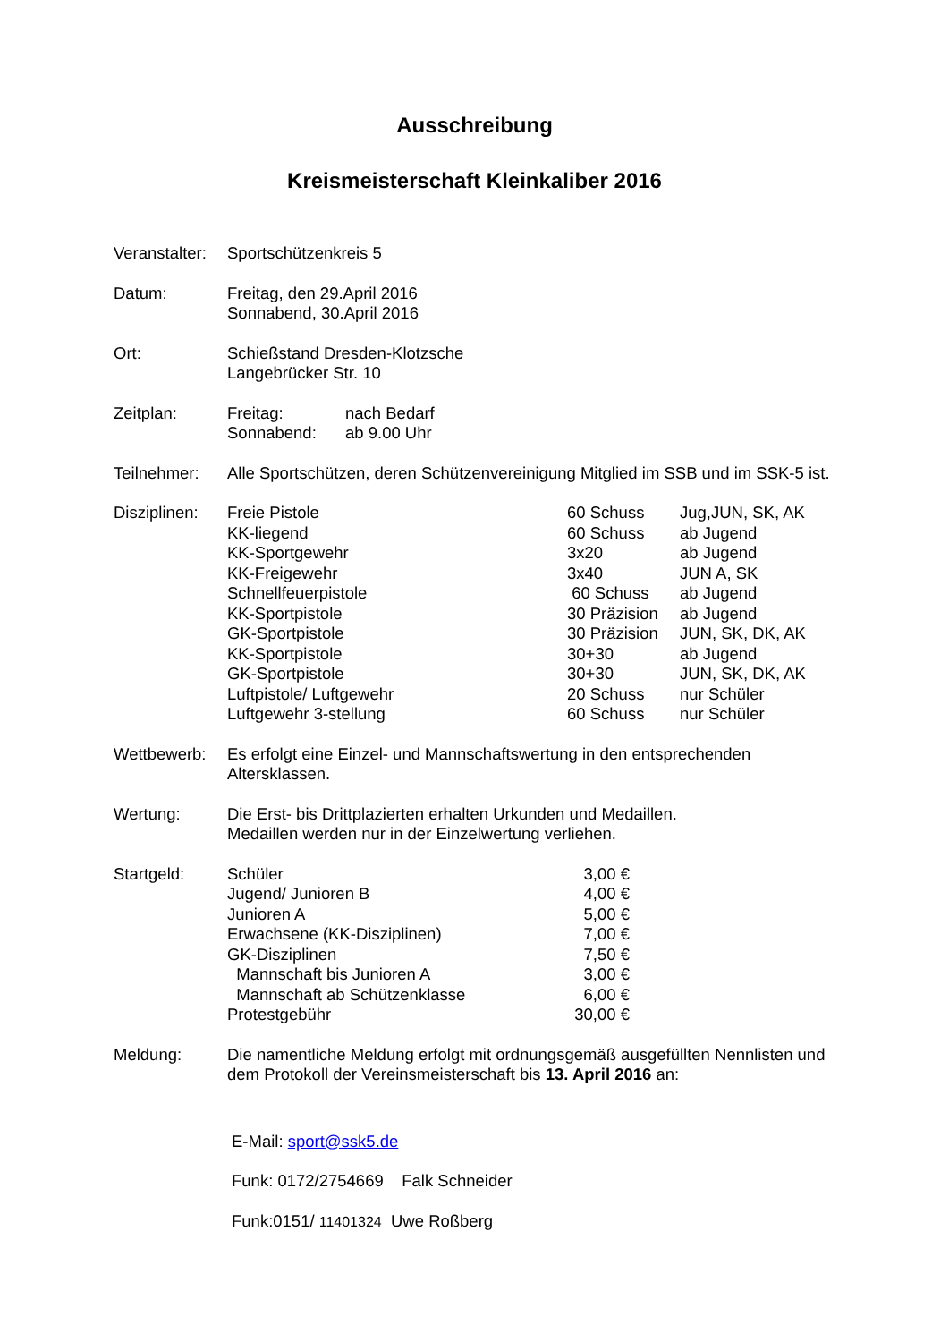Ausschreibung
Kreismeisterschaft Kleinkaliber 2016
Veranstalter:
Sportschützenkreis 5
Datum: Freitag, den 29.April 2016
Sonnabend, 30.April 2016
Ort: Schießstand Dresden-Klotzsche
Langebrücker Str. 10
Zeitplan:
| Freitag: | nach Bedarf |
| Sonnabend: | ab 9.00 Uhr |
Teilnehmer: Alle Sportschützen, deren Schützenvereinigung Mitglied im SSB und im SSK-5 ist.
Disziplinen:
| Freie Pistole | 60 Schuss | Jug,JUN, SK, AK |
| KK-liegend | 60 Schuss | ab Jugend |
| KK-Sportgewehr | 3x20 | ab Jugend |
| KK-Freigewehr | 3x40 | JUN A, SK |
| Schnellfeuerpistole | 60 Schuss | ab Jugend |
| KK-Sportpistole | 30 Präzision | ab Jugend |
| GK-Sportpistole | 30 Präzision | JUN, SK, DK, AK |
| KK-Sportpistole | 30+30 | ab Jugend |
| GK-Sportpistole | 30+30 | JUN, SK, DK, AK |
| Luftpistole/ Luftgewehr | 20 Schuss | nur Schüler |
| Luftgewehr 3-stellung | 60 Schuss | nur Schüler |
Wettbewerb: Es erfolgt eine Einzel- und Mannschaftswertung in den entsprechenden Altersklassen.
Wertung: Die Erst- bis Drittplazierten erhalten Urkunden und Medaillen.
Medaillen werden nur in der Einzelwertung verliehen.
Startgeld:
| Schüler | 3,00 € |
| Jugend/ Junioren B | 4,00 € |
| Junioren A | 5,00 € |
| Erwachsene (KK-Disziplinen) | 7,00 € |
| GK-Disziplinen | 7,50 € |
| Mannschaft bis Junioren A | 3,00 € |
| Mannschaft ab Schützenklasse | 6,00 € |
| Protestgebühr | 30,00 € |
Meldung: Die namentliche Meldung erfolgt mit ordnungsgemäß ausgefüllten Nennlisten und dem Protokoll der Vereinsmeisterschaft bis 13. April 2016 an:
E-Mail: sport@ssk5.de
Funk: 0172/2754669 Falk Schneider
Funk:0151/ 11401324 Uwe Roßberg